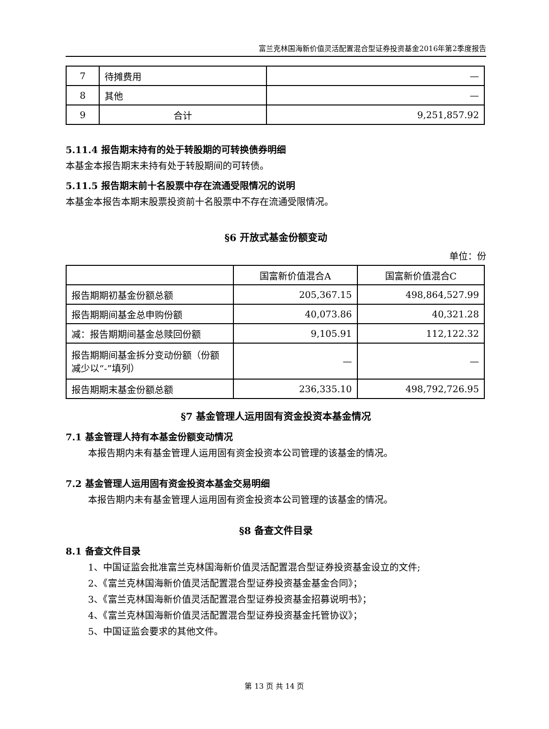富兰克林国海新价值灵活配置混合型证券投资基金2016年第2季度报告
| 7 | 待摊费用 | — |
| 8 | 其他 | — |
| 9 | 合计 | 9,251,857.92 |
5.11.4 报告期末持有的处于转股期的可转换债券明细
本基金本报告期末未持有处于转股期间的可转债。
5.11.5 报告期末前十名股票中存在流通受限情况的说明
本基金本报告本期末股票投资前十名股票中不存在流通受限情况。
§6 开放式基金份额变动
单位：份
| | 国富新价值混合A | 国富新价值混合C |
| 报告期期初基金份额总额 | 205,367.15 | 498,864,527.99 |
| 报告期期间基金总申购份额 | 40,073.86 | 40,321.28 |
| 减：报告期期间基金总赎回份额 | 9,105.91 | 112,122.32 |
| 报告期期间基金拆分变动份额（份额减少以“-”填列） | — | — |
| 报告期期末基金份额总额 | 236,335.10 | 498,792,726.95 |
§7 基金管理人运用固有资金投资本基金情况
7.1 基金管理人持有本基金份额变动情况
本报告期内未有基金管理人运用固有资金投资本公司管理的该基金的情况。
7.2 基金管理人运用固有资金投资本基金交易明细
本报告期内未有基金管理人运用固有资金投资本公司管理的该基金的情况。
§8 备查文件目录
8.1 备查文件目录
1、中国证监会批准富兰克林国海新价值灵活配置混合型证券投资基金设立的文件;
2、《富兰克林国海新价值灵活配置混合型证券投资基金基金合同》；
3、《富兰克林国海新价值灵活配置混合型证券投资基金招募说明书》；
4、《富兰克林国海新价值灵活配置混合型证券投资基金托管协议》；
5、中国证监会要求的其他文件。
第 13 页 共 14 页